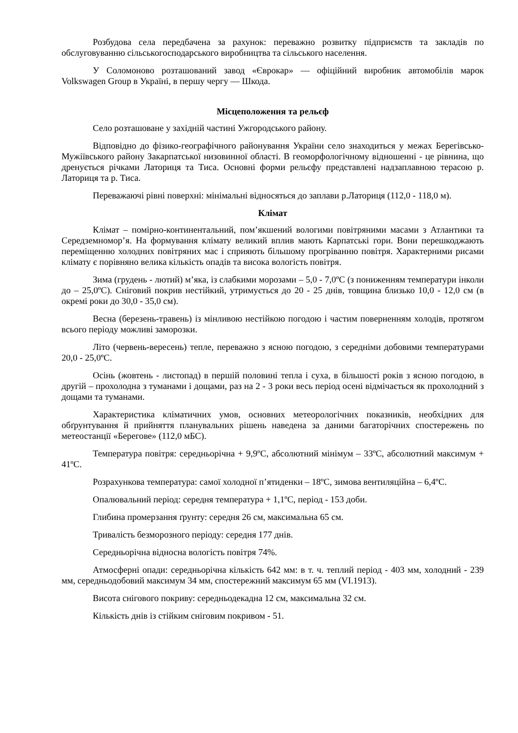Розбудова села передбачена за рахунок: переважно розвитку підприємств та закладів по обслуговуванню сільськогосподарського виробництва та сільського населення.
У Соломоново розташований завод «Єврокар» — офіційний виробник автомобілів марок Volkswagen Group в Україні, в першу чергу — Шкода.
Місцеположення та рельєф
Село розташоване у західній частині Ужгородського району.
Відповідно до фізико-географічного районування України село знаходиться у межах Берегівсько-Мужіївського району Закарпатської низовинної області. В геоморфологічному відношенні - це рівнина, що дренується річками Латориця та Тиса. Основні форми рельєфу представлені надзаплавною терасою р. Латориця та р. Тиса.
Переважаючі рівні поверхні: мінімальні відносяться до заплави р.Латориця (112,0 - 118,0 м).
Клімат
Клімат – помірно-континентальний, пом’якшений вологими повітряними масами з Атлантики та Середземномор’я. На формування клімату великий вплив мають Карпатські гори. Вони перешкоджають переміщенню холодних повітряних мас і сприяють більшому прогріванню повітря. Характерними рисами клімату є порівняно велика кількість опадів та висока вологість повітря.
Зима (грудень - лютий) м’яка, із слабкими морозами – 5,0 - 7,0ºС (з пониженням температури інколи до – 25,0ºС). Сніговий покрив нестійкий, утримується до 20 - 25 днів, товщина близько 10,0 - 12,0 см (в окремі роки до 30,0 - 35,0 см).
Весна (березень-травень) із мінливою нестійкою погодою і частим поверненням холодів, протягом всього періоду можливі заморозки.
Літо (червень-вересень) тепле, переважно з ясною погодою, з середніми добовими температурами 20,0 - 25,0ºС.
Осінь (жовтень - листопад) в першій половині тепла і суха, в більшості років з ясною погодою, в другій – прохолодна з туманами і дощами, раз на 2 - 3 роки весь період осені відмічається як прохолодний з дощами та туманами.
Характеристика кліматичних умов, основних метеорологічних показників, необхідних для обґрунтування й прийняття планувальних рішень наведена за даними багаторічних спостережень по метеостанції «Берегове» (112,0 мБС).
Температура повітря: середньорічна + 9,9ºС, абсолютний мінімум – 33ºС, абсолютний максимум + 41ºС.
Розрахункова температура: самої холодної п’ятиденки – 18ºС, зимова вентиляційна – 6,4ºС.
Опалювальний період: середня температура + 1,1ºС, період - 153 доби.
Глибина промерзання ґрунту: середня 26 см, максимальна 65 см.
Тривалість безморозного періоду: середня 177 днів.
Середньорічна відносна вологість повітря 74%.
Атмосферні опади: середньорічна кількість 642 мм: в т. ч. теплий період - 403 мм, холодний - 239 мм, середньодобовий максимум 34 мм, спостережний максимум 65 мм (VI.1913).
Висота снігового покриву: середньодекадна 12 см, максимальна 32 см.
Кількість днів із стійким сніговим покривом - 51.